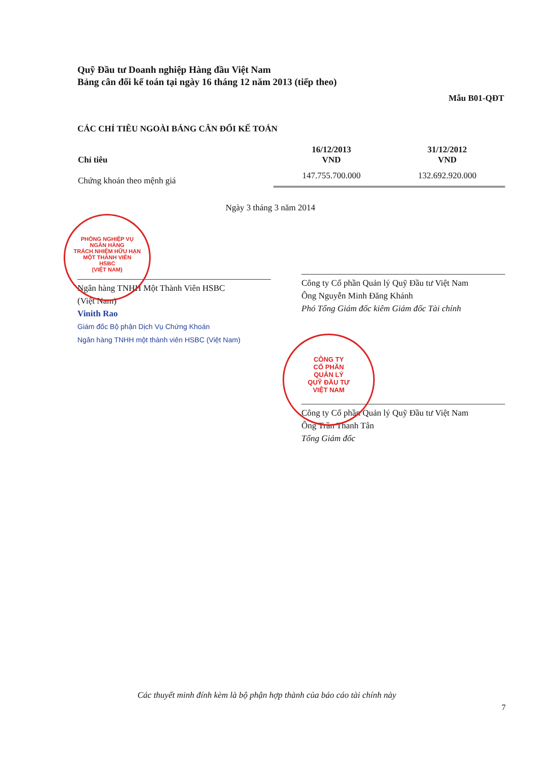Quỹ Đầu tư Doanh nghiệp Hàng đầu Việt Nam
Bảng cân đối kế toán tại ngày 16 tháng 12 năm 2013 (tiếp theo)
Mẫu B01-QĐT
CÁC CHỈ TIÊU NGOÀI BẢNG CÂN ĐỐI KẾ TOÁN
| Chỉ tiêu | 16/12/2013 VND | 31/12/2012 VND |
| --- | --- | --- |
| Chứng khoán theo mệnh giá | 147.755.700.000 | 132.692.920.000 |
Ngày 3 tháng 3 năm 2014
Ngân hàng TNHH Một Thành Viên HSBC
(Việt Nam)
Vinith Rao
Giám đốc Bộ phận Dịch Vụ Chứng Khoán
Ngân hàng TNHH một thành viên HSBC (Việt Nam)
Công ty Cổ phần Quản lý Quỹ Đầu tư Việt Nam
Ông Nguyễn Minh Đăng Khánh
Phó Tổng Giám đốc kiêm Giám đốc Tài chính
Công ty Cổ phần Quản lý Quỹ Đầu tư Việt Nam
Ông Trần Thanh Tân
Tổng Giám đốc
PHÒNG NGHIỆP VỤ
NGÂN HÀNG
TRÁCH NHIỆM HỮU HẠN
MỘT THÀNH VIÊN
HSBC
(VIỆT NAM)
CÔNG TY
CỔ PHẦN
QUẢN LÝ
QUỸ ĐẦU TƯ
VIỆT NAM
Các thuyết minh đính kèm là bộ phận hợp thành của báo cáo tài chính này
7